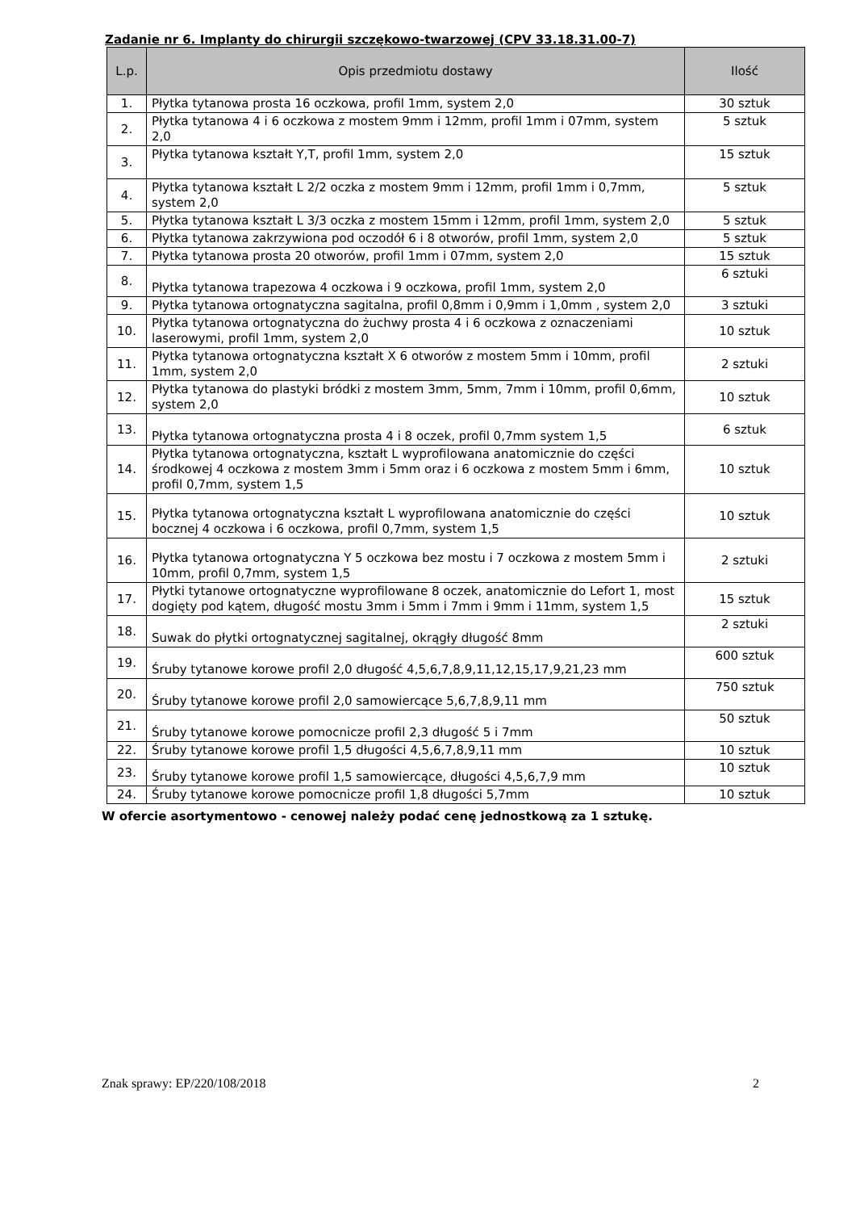Zadanie nr 6. Implanty do chirurgii szczękowo-twarzowej (CPV 33.18.31.00-7)
| L.p. | Opis przedmiotu dostawy | Ilość |
| --- | --- | --- |
| 1. | Płytka tytanowa prosta 16 oczkowa, profil 1mm, system 2,0 | 30 sztuk |
| 2. | Płytka tytanowa 4 i 6 oczkowa z mostem 9mm i 12mm, profil 1mm i 07mm, system 2,0 | 5 sztuk |
| 3. | Płytka tytanowa kształt Y,T, profil 1mm, system 2,0 | 15 sztuk |
| 4. | Płytka tytanowa kształt L 2/2 oczka z mostem 9mm i 12mm, profil 1mm i 0,7mm, system 2,0 | 5 sztuk |
| 5. | Płytka tytanowa kształt L 3/3 oczka z mostem 15mm i 12mm, profil 1mm, system 2,0 | 5 sztuk |
| 6. | Płytka tytanowa zakrzywiona pod oczodół 6 i 8 otworów, profil 1mm, system 2,0 | 5 sztuk |
| 7. | Płytka tytanowa prosta 20 otworów, profil 1mm i 07mm, system 2,0 | 15 sztuk |
| 8. | Płytka tytanowa trapezowa 4 oczkowa i 9 oczkowa, profil 1mm, system 2,0 | 6 sztuki |
| 9. | Płytka tytanowa ortognatyczna sagitalna, profil 0,8mm i 0,9mm i 1,0mm , system 2,0 | 3 sztuki |
| 10. | Płytka tytanowa ortognatyczna do żuchwy prosta 4 i 6 oczkowa z oznaczeniami laserowymi, profil 1mm, system 2,0 | 10 sztuk |
| 11. | Płytka tytanowa ortognatyczna kształt X 6 otworów z mostem 5mm i 10mm, profil 1mm, system 2,0 | 2 sztuki |
| 12. | Płytka tytanowa do plastyki bródki z mostem 3mm, 5mm, 7mm i 10mm, profil 0,6mm, system 2,0 | 10 sztuk |
| 13. | Płytka tytanowa ortognatyczna prosta 4 i 8 oczek, profil 0,7mm system 1,5 | 6 sztuk |
| 14. | Płytka tytanowa ortognatyczna, kształt L wyprofilowana anatomicznie do części środkowej 4 oczkowa z mostem 3mm i 5mm oraz i 6 oczkowa z mostem 5mm i 6mm, profil 0,7mm, system 1,5 | 10 sztuk |
| 15. | Płytka tytanowa ortognatyczna kształt L wyprofilowana anatomicznie do części bocznej 4 oczkowa i 6 oczkowa, profil 0,7mm, system 1,5 | 10 sztuk |
| 16. | Płytka tytanowa ortognatyczna Y 5 oczkowa bez mostu i 7 oczkowa z mostem 5mm i 10mm, profil 0,7mm, system 1,5 | 2 sztuki |
| 17. | Płytki tytanowe ortognatyczne wyprofilowane 8 oczek, anatomicznie do Lefort 1, most dogięty pod kątem, długość mostu 3mm i 5mm i 7mm i 9mm i 11mm, system 1,5 | 15 sztuk |
| 18. | Suwak do płytki ortognatycznej sagitalnej, okrągły długość 8mm | 2 sztuki |
| 19. | Śruby tytanowe korowe profil 2,0 długość 4,5,6,7,8,9,11,12,15,17,9,21,23 mm | 600 sztuk |
| 20. | Śruby tytanowe korowe profil 2,0 samowiercące 5,6,7,8,9,11 mm | 750 sztuk |
| 21. | Śruby tytanowe korowe pomocnicze profil 2,3 długość 5 i 7mm | 50 sztuk |
| 22. | Śruby tytanowe korowe profil 1,5 długości 4,5,6,7,8,9,11 mm | 10 sztuk |
| 23. | Śruby tytanowe korowe profil 1,5 samowiercące, długości 4,5,6,7,9 mm | 10 sztuk |
| 24. | Śruby tytanowe korowe pomocnicze profil 1,8 długości 5,7mm | 10 sztuk |
W ofercie asortymentowo - cenowej należy podać cenę jednostkową za 1 sztukę.
Znak sprawy: EP/220/108/2018 2